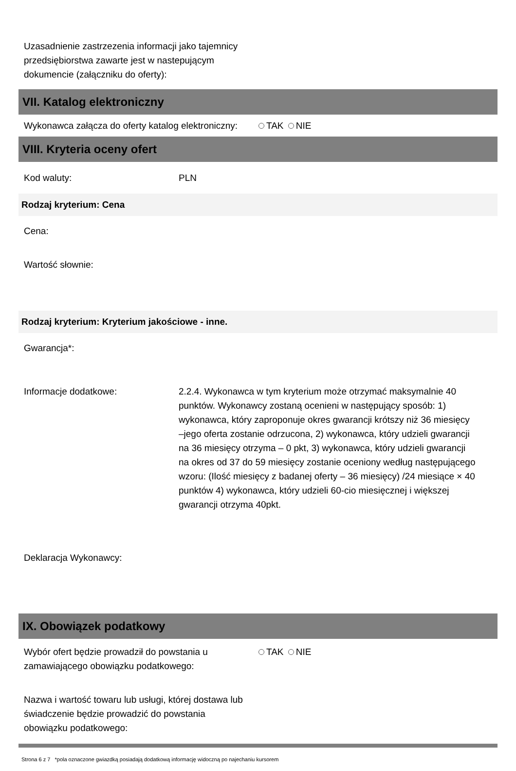Uzasadnienie zastrzezenia informacji jako tajemnicy przedsiębiorstwa zawarte jest w nastepującym dokumencie (załączniku do oferty):
VII. Katalog elektroniczny
Wykonawca załącza do oferty katalog elektroniczny:
TAK NIE
VIII. Kryteria oceny ofert
Kod waluty: PLN
Rodzaj kryterium: Cena
Cena:
Wartość słownie:
Rodzaj kryterium: Kryterium jakościowe - inne.
Gwarancja*:
Informacje dodatkowe: 2.2.4. Wykonawca w tym kryterium może otrzymać maksymalnie 40 punktów. Wykonawcy zostaną ocenieni w następujący sposób: 1) wykonawca, który zaproponuje okres gwarancji krótszy niż 36 miesięcy –jego oferta zostanie odrzucona, 2) wykonawca, który udzieli gwarancji na 36 miesięcy otrzyma – 0 pkt, 3) wykonawca, który udzieli gwarancji na okres od 37 do 59 miesięcy zostanie oceniony według następującego wzoru: (Ilość miesięcy z badanej oferty – 36 miesięcy) /24 miesiące × 40 punktów 4) wykonawca, który udzieli 60-cio miesięcznej i większej gwarancji otrzyma 40pkt.
Deklaracja Wykonawcy:
IX. Obowiązek podatkowy
Wybór ofert będzie prowadził do powstania u zamawiającego obowiązku podatkowego:
TAK NIE
Nazwa i wartość towaru lub usługi, której dostawa lub świadczenie będzie prowadzić do powstania obowiązku podatkowego:
Strona 6 z 7 *pola oznaczone gwiazdką posiadają dodatkową informację widoczną po najechaniu kursorem